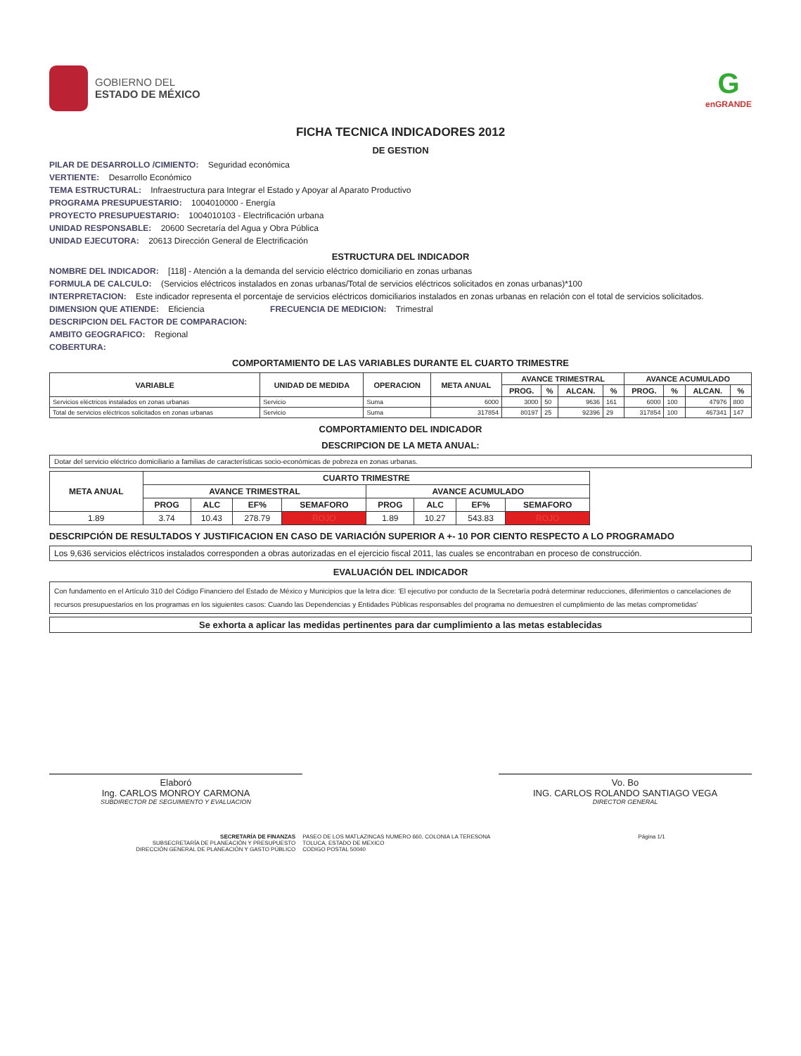GOBIERNO DEL
ESTADO DE MÉXICO
G
enGRANDE
FICHA TECNICA INDICADORES 2012
DE GESTION
PILAR DE DESARROLLO /CIMIENTO: Seguridad económica
VERTIENTE: Desarrollo Económico
TEMA ESTRUCTURAL: Infraestructura para Integrar el Estado y Apoyar al Aparato Productivo
PROGRAMA PRESUPUESTARIO: 1004010000 - Energía
PROYECTO PRESUPUESTARIO: 1004010103 - Electrificación urbana
UNIDAD RESPONSABLE: 20600 Secretaría del Agua y Obra Pública
UNIDAD EJECUTORA: 20613 Dirección General de Electrificación
ESTRUCTURA DEL INDICADOR
NOMBRE DEL INDICADOR: [118] - Atención a la demanda del servicio eléctrico domiciliario en zonas urbanas
FORMULA DE CALCULO: (Servicios eléctricos instalados en zonas urbanas/Total de servicios eléctricos solicitados en zonas urbanas)*100
INTERPRETACION: Este indicador representa el porcentaje de servicios eléctricos domiciliarios instalados en zonas urbanas en relación con el total de servicios solicitados.
DIMENSION QUE ATIENDE: Eficiencia FRECUENCIA DE MEDICION: Trimestral
DESCRIPCION DEL FACTOR DE COMPARACION:
AMBITO GEOGRAFICO: Regional
COBERTURA:
COMPORTAMIENTO DE LAS VARIABLES DURANTE EL CUARTO TRIMESTRE
| VARIABLE | UNIDAD DE MEDIDA | OPERACION | META ANUAL | AVANCE TRIMESTRAL | | | | AVANCE ACUMULADO | | | |
| --- | --- | --- | --- | --- | --- | --- | --- | --- | --- | --- | --- |
| | | | | PROG. | % | ALCAN. | % | PROG. | % | ALCAN. | % |
| Servicios eléctricos instalados en zonas urbanas | Servicio | Suma | 6000 | 3000 | 50 | 9636 | 161 | 6000 | 100 | 47976 | 800 |
| Total de servicios eléctricos solicitados en zonas urbanas | Servicio | Suma | 317854 | 80197 | 25 | 92396 | 29 | 317854 | 100 | 467341 | 147 |
COMPORTAMIENTO DEL INDICADOR
DESCRIPCION DE LA META ANUAL:
Dotar del servicio eléctrico domiciliario a familias de características socio-económicas de pobreza en zonas urbanas.
| META ANUAL | CUARTO TRIMESTRE | | | | | | | |
| --- | --- | --- | --- | --- | --- | --- | --- | --- |
| | AVANCE TRIMESTRAL | | | | AVANCE ACUMULADO | | | |
| | PROG | ALC | EF% | SEMAFORO | PROG | ALC | EF% | SEMAFORO |
| 1.89 | 3.74 | 10.43 | 278.79 | ROJO | 1.89 | 10.27 | 543.83 | ROJO |
DESCRIPCIÓN DE RESULTADOS Y JUSTIFICACION EN CASO DE VARIACIÓN SUPERIOR A +- 10 POR CIENTO RESPECTO A LO PROGRAMADO
Los 9,636 servicios eléctricos instalados corresponden a obras autorizadas en el ejercicio fiscal 2011, las cuales se encontraban en proceso de construcción.
EVALUACIÓN DEL INDICADOR
Con fundamento en el Artículo 310 del Código Financiero del Estado de México y Municipios que la letra dice: 'El ejecutivo por conducto de la Secretaría podrá determinar reducciones, diferimientos o cancelaciones de recursos presupuestarios en los programas en los siguientes casos: Cuando las Dependencias y Entidades Públicas responsables del programa no demuestren el cumplimiento de las metas comprometidas'
Se exhorta a aplicar las medidas pertinentes para dar cumplimiento a las metas establecidas
Elaboró
Ing. CARLOS MONROY CARMONA
SUBDIRECTOR DE SEGUIMIENTO Y EVALUACION
Vo. Bo
ING. CARLOS ROLANDO SANTIAGO VEGA
DIRECTOR GENERAL
SECRETARÍA DE FINANZAS
SUBSECRETARÍA DE PLANEACIÓN Y PRESUPUESTO
DIRECCIÓN GENERAL DE PLANEACIÓN Y GASTO PÚBLICO
PASEO DE LOS MATLAZINCAS NUMERO 660, COLONIA LA TERESONA
TOLUCA, ESTADO DE MEXICO
CODIGO POSTAL 50040
Página 1/1